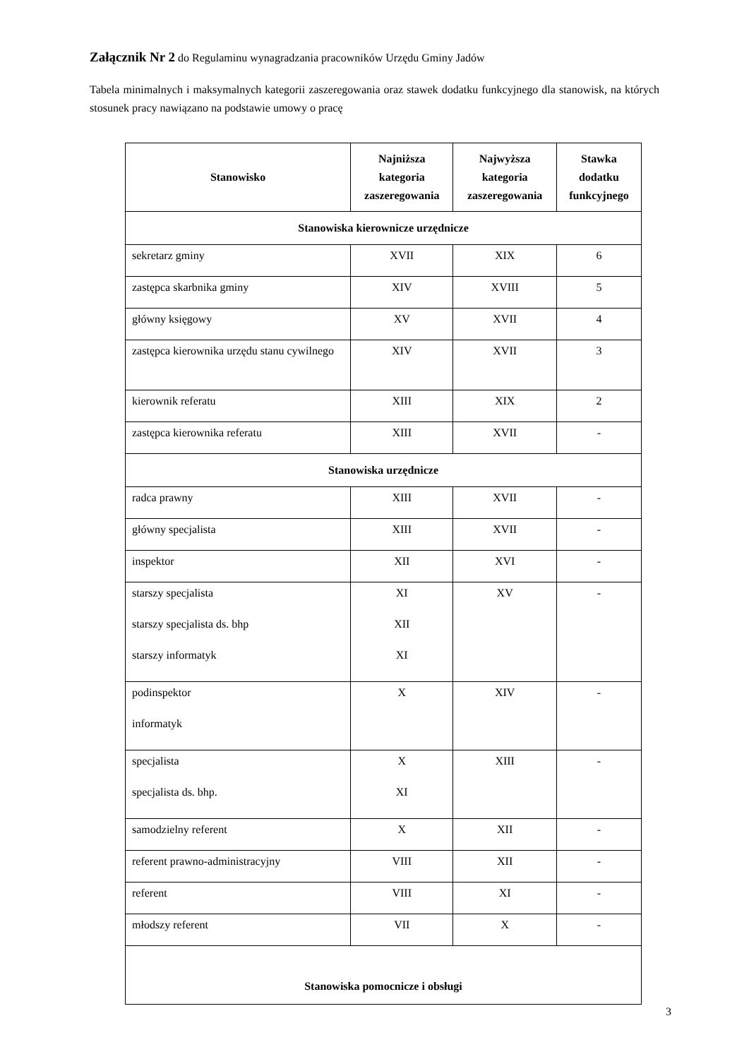Załącznik Nr 2 do Regulaminu wynagradzania pracowników Urzędu Gminy Jadów
Tabela minimalnych i maksymalnych kategorii zaszeregowania oraz stawek dodatku funkcyjnego dla stanowisk, na których stosunek pracy nawiązano na podstawie umowy o pracę
| Stanowisko | Najniższa kategoria zaszeregowania | Najwyższa kategoria zaszeregowania | Stawka dodatku funkcyjnego |
| --- | --- | --- | --- |
| Stanowiska kierownicze urzędnicze | | | |
| sekretarz gminy | XVII | XIX | 6 |
| zastępca skarbnika gminy | XIV | XVIII | 5 |
| główny księgowy | XV | XVII | 4 |
| zastępca kierownika urzędu stanu cywilnego | XIV | XVII | 3 |
| kierownik referatu | XIII | XIX | 2 |
| zastępca kierownika referatu | XIII | XVII | - |
| Stanowiska urzędnicze | | | |
| radca prawny | XIII | XVII | - |
| główny specjalista | XIII | XVII | - |
| inspektor | XII | XVI | - |
| starszy specjalista starszy specjalista ds. bhp starszy informatyk | XI XII XI | XV | - |
| podinspektor informatyk | X | XIV | - |
| specjalista specjalista ds. bhp. | X XI | XIII | - |
| samodzielny referent | X | XII | - |
| referent prawno-administracyjny | VIII | XII | - |
| referent | VIII | XI | - |
| młodszy referent | VII | X | - |
| Stanowiska pomocnicze i obsługi | | | |
3